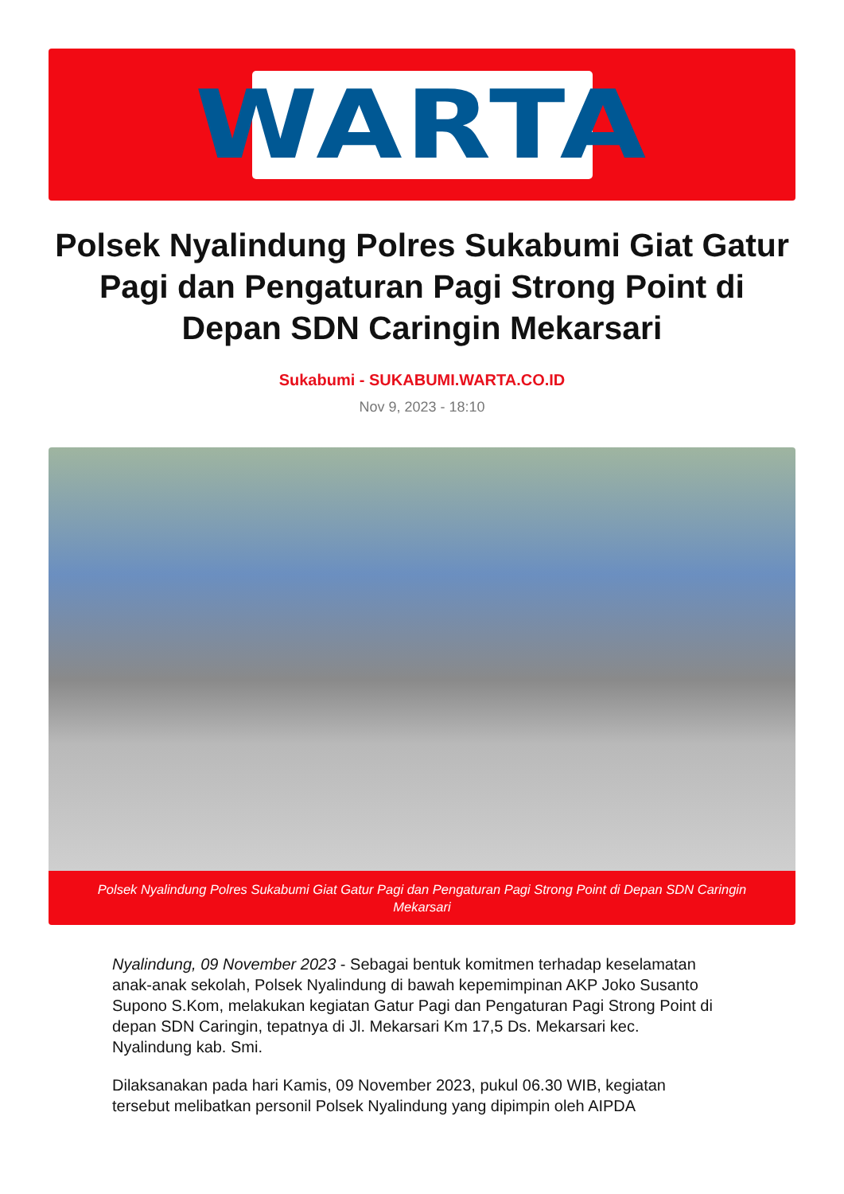WARTA
Polsek Nyalindung Polres Sukabumi Giat Gatur Pagi dan Pengaturan Pagi Strong Point di Depan SDN Caringin Mekarsari
Sukabumi - SUKABUMI.WARTA.CO.ID
Nov 9, 2023 - 18:10
Polsek Nyalindung Polres Sukabumi Giat Gatur Pagi dan Pengaturan Pagi Strong Point di Depan SDN Caringin Mekarsari
Nyalindung, 09 November 2023 - Sebagai bentuk komitmen terhadap keselamatan anak-anak sekolah, Polsek Nyalindung di bawah kepemimpinan AKP Joko Susanto Supono S.Kom, melakukan kegiatan Gatur Pagi dan Pengaturan Pagi Strong Point di depan SDN Caringin, tepatnya di Jl. Mekarsari Km 17,5 Ds. Mekarsari kec. Nyalindung kab. Smi.
Dilaksanakan pada hari Kamis, 09 November 2023, pukul 06.30 WIB, kegiatan tersebut melibatkan personil Polsek Nyalindung yang dipimpin oleh AIPDA